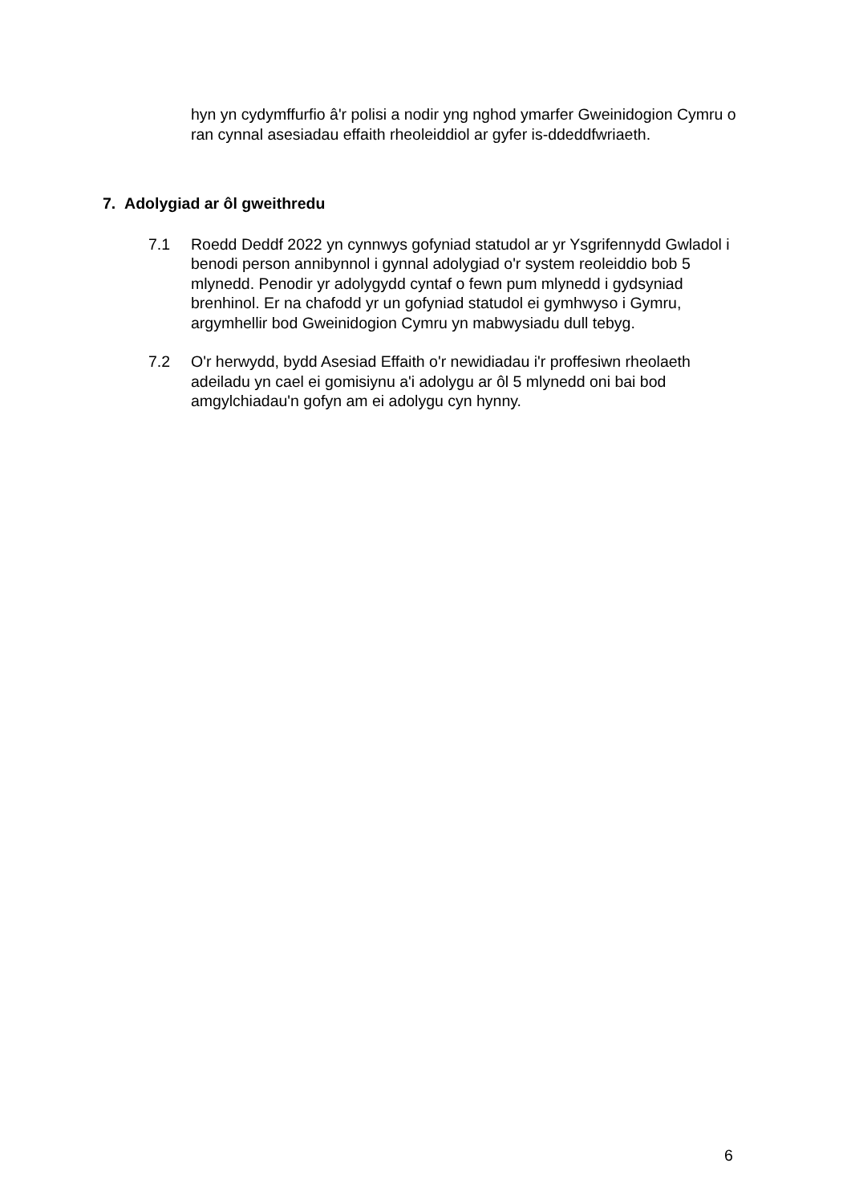hyn yn cydymffurfio â'r polisi a nodir yng nghod ymarfer Gweinidogion Cymru o ran cynnal asesiadau effaith rheoleiddiol ar gyfer is-ddeddfwriaeth.
7. Adolygiad ar ôl gweithredu
7.1 Roedd Deddf 2022 yn cynnwys gofyniad statudol ar yr Ysgrifennydd Gwladol i benodi person annibynnol i gynnal adolygiad o'r system reoleiddio bob 5 mlynedd. Penodir yr adolygydd cyntaf o fewn pum mlynedd i gydsyniad brenhinol. Er na chafodd yr un gofyniad statudol ei gymhwyso i Gymru, argymhellir bod Gweinidogion Cymru yn mabwysiadu dull tebyg.
7.2 O'r herwydd, bydd Asesiad Effaith o'r newidiadau i'r proffesiwn rheolaeth adeiladu yn cael ei gomisiynu a'i adolygu ar ôl 5 mlynedd oni bai bod amgylchiadau'n gofyn am ei adolygu cyn hynny.
6